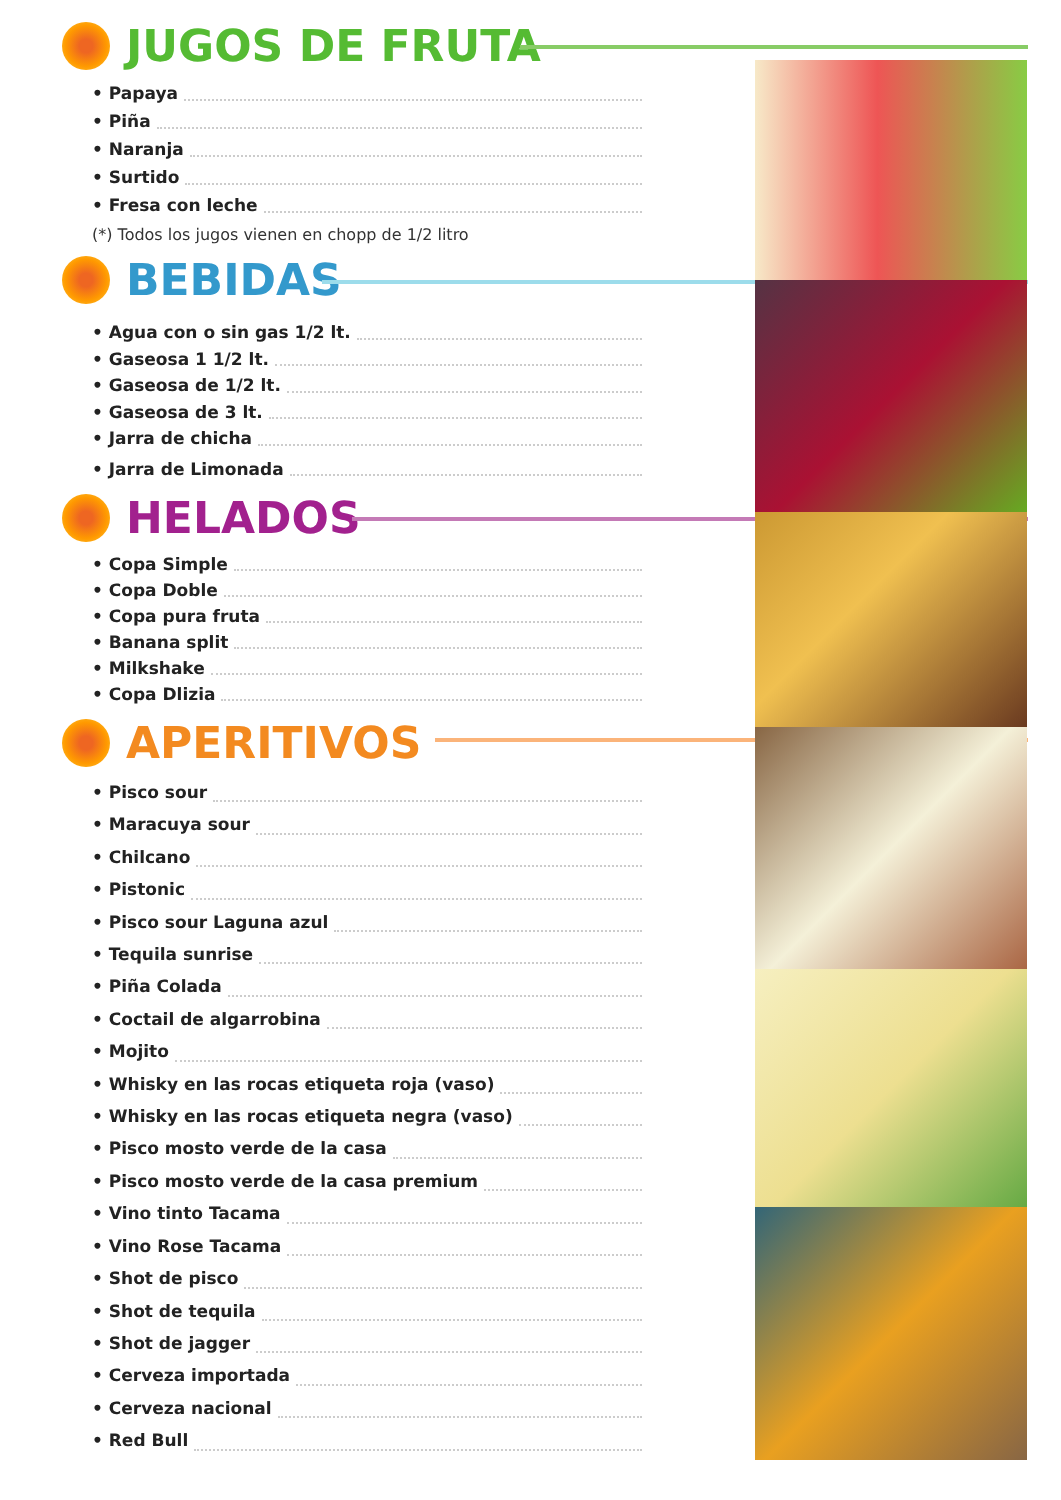JUGOS DE FRUTA
• Papaya
• Piña
• Naranja
• Surtido
• Fresa con leche
(*) Todos los jugos vienen en chopp de 1/2 litro
BEBIDAS
• Agua con o sin gas 1/2 lt.
• Gaseosa 1 1/2 lt.
• Gaseosa de 1/2 lt.
• Gaseosa de 3 lt.
• Jarra de chicha
• Jarra de Limonada
HELADOS
• Copa Simple
• Copa Doble
• Copa pura fruta
• Banana split
• Milkshake
• Copa Dlizia
APERITIVOS
• Pisco sour
• Maracuya sour
• Chilcano
• Pistonic
• Pisco sour Laguna azul
• Tequila sunrise
• Piña Colada
• Coctail de algarrobina
• Mojito
• Whisky en las rocas etiqueta roja (vaso)
• Whisky en las rocas etiqueta negra (vaso)
• Pisco mosto verde de la casa
• Pisco mosto verde de la casa premium
• Vino tinto Tacama
• Vino Rose Tacama
• Shot de pisco
• Shot de tequila
• Shot de jagger
• Cerveza importada
• Cerveza nacional
• Red Bull